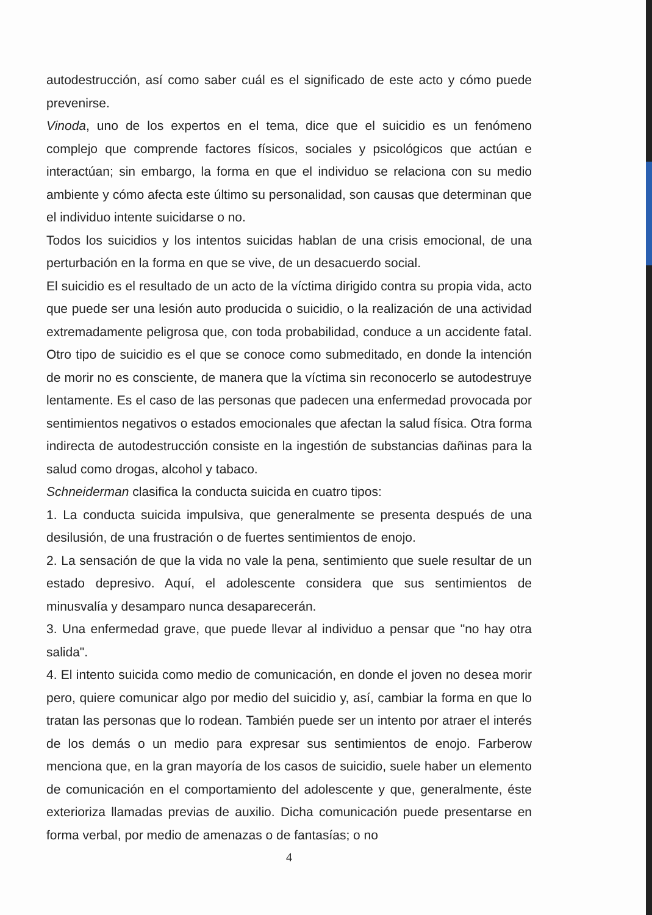autodestrucción, así como saber cuál es el significado de este acto y cómo puede prevenirse.
Vinoda, uno de los expertos en el tema, dice que el suicidio es un fenómeno complejo que comprende factores físicos, sociales y psicológicos que actúan e interactúan; sin embargo, la forma en que el individuo se relaciona con su medio ambiente y cómo afecta este último su personalidad, son causas que determinan que el individuo intente suicidarse o no.
Todos los suicidios y los intentos suicidas hablan de una crisis emocional, de una perturbación en la forma en que se vive, de un desacuerdo social.
El suicidio es el resultado de un acto de la víctima dirigido contra su propia vida, acto que puede ser una lesión auto producida o suicidio, o la realización de una actividad extremadamente peligrosa que, con toda probabilidad, conduce a un accidente fatal. Otro tipo de suicidio es el que se conoce como submeditado, en donde la intención de morir no es consciente, de manera que la víctima sin reconocerlo se autodestruye lentamente. Es el caso de las personas que padecen una enfermedad provocada por sentimientos negativos o estados emocionales que afectan la salud física. Otra forma indirecta de autodestrucción consiste en la ingestión de substancias dañinas para la salud como drogas, alcohol y tabaco.
Schneiderman clasifica la conducta suicida en cuatro tipos:
1. La conducta suicida impulsiva, que generalmente se presenta después de una desilusión, de una frustración o de fuertes sentimientos de enojo.
2. La sensación de que la vida no vale la pena, sentimiento que suele resultar de un estado depresivo. Aquí, el adolescente considera que sus sentimientos de minusvalía y desamparo nunca desaparecerán.
3. Una enfermedad grave, que puede llevar al individuo a pensar que "no hay otra salida".
4. El intento suicida como medio de comunicación, en donde el joven no desea morir pero, quiere comunicar algo por medio del suicidio y, así, cambiar la forma en que lo tratan las personas que lo rodean. También puede ser un intento por atraer el interés de los demás o un medio para expresar sus sentimientos de enojo. Farberow menciona que, en la gran mayoría de los casos de suicidio, suele haber un elemento de comunicación en el comportamiento del adolescente y que, generalmente, éste exterioriza llamadas previas de auxilio. Dicha comunicación puede presentarse en forma verbal, por medio de amenazas o de fantasías; o no
4